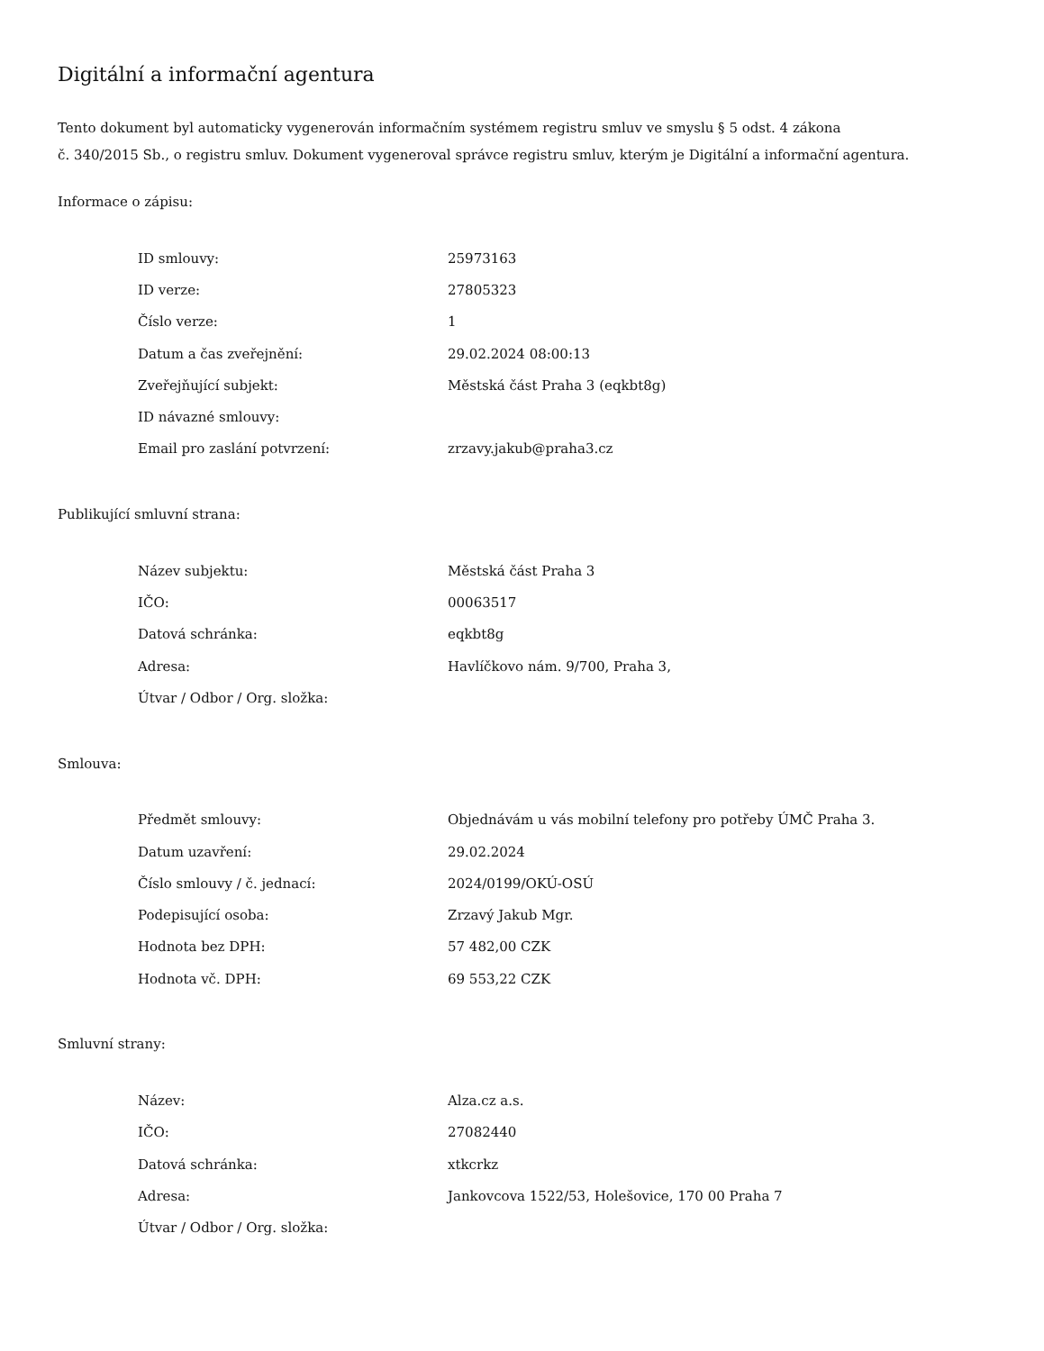Digitální a informační agentura
Tento dokument byl automaticky vygenerován informačním systémem registru smluv ve smyslu § 5 odst. 4 zákona
č. 340/2015 Sb., o registru smluv. Dokument vygeneroval správce registru smluv, kterým je Digitální a informační agentura.
Informace o zápisu:
| ID smlouvy: | 25973163 |
| ID verze: | 27805323 |
| Číslo verze: | 1 |
| Datum a čas zveřejnění: | 29.02.2024 08:00:13 |
| Zveřejňující subjekt: | Městská část Praha 3 (eqkbt8g) |
| ID návazné smlouvy: | |
| Email pro zaslání potvrzení: | zrzavy.jakub@praha3.cz |
Publikující smluvní strana:
| Název subjektu: | Městská část Praha 3 |
| IČO: | 00063517 |
| Datová schránka: | eqkbt8g |
| Adresa: | Havlíčkovo nám. 9/700, Praha 3, |
| Útvar / Odbor / Org. složka: | |
Smlouva:
| Předmět smlouvy: | Objednávám u vás mobilní telefony pro potřeby ÚMČ Praha 3. |
| Datum uzavření: | 29.02.2024 |
| Číslo smlouvy / č. jednací: | 2024/0199/OKÚ-OSÚ |
| Podepisující osoba: | Zrzavý Jakub Mgr. |
| Hodnota bez DPH: | 57 482,00 CZK |
| Hodnota vč. DPH: | 69 553,22 CZK |
Smluvní strany:
| Název: | Alza.cz a.s. |
| IČO: | 27082440 |
| Datová schránka: | xtkcrkz |
| Adresa: | Jankovcova 1522/53, Holešovice, 170 00 Praha 7 |
| Útvar / Odbor / Org. složka: | |